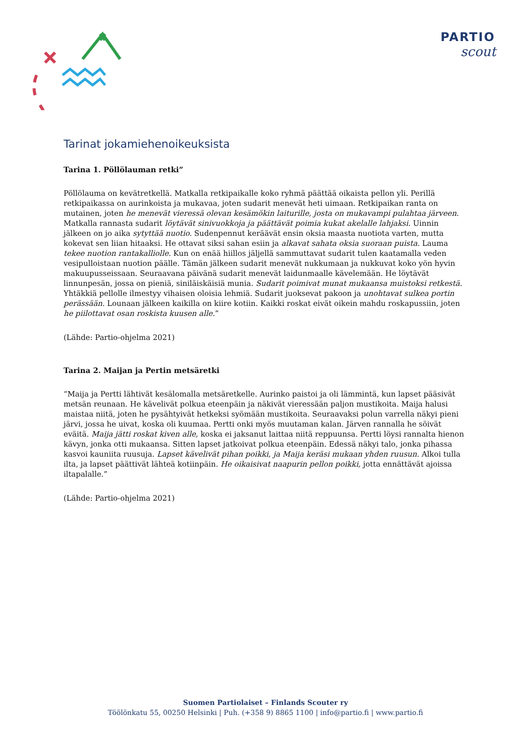PARTIO
scout
Tarinat jokamiehenoikeuksista
Tarina 1. Pöllölauman retki”
Pöllölauma on kevätretkellä. Matkalla retkipaikalle koko ryhmä päättää oikaista pellon yli. Perillä retkipaikassa on aurinkoista ja mukavaa, joten sudarit menevät heti uimaan. Retkipaikan ranta on mutainen, joten he menevät vieressä olevan kesämökin laiturille, josta on mukavampi pulahtaa järveen. Matkalla rannasta sudarit löytävät sinivuokkoja ja päättävät poimia kukat akelalle lahjaksi. Uinnin jälkeen on jo aika sytyttää nuotio. Sudenpennut keräävät ensin oksia maasta nuotiota varten, mutta kokevat sen liian hitaaksi. He ottavat siksi sahan esiin ja alkavat sahata oksia suoraan puista. Lauma tekee nuotion rantakalliolle. Kun on enää hiillos jäljellä sammuttavat sudarit tulen kaatamalla veden vesipulloistaan nuotion päälle. Tämän jälkeen sudarit menevät nukkumaan ja nukkuvat koko yön hyvin makuupusseissaan. Seuraavana päivänä sudarit menevät laidunmaalle kävelemään. He löytävät linnunpesän, jossa on pieniä, siniläiskäisiä munia. Sudarit poimivat munat mukaansa muistoksi retkestä. Yhtäkkiä pellolle ilmestyy vihaisen oloisia lehmiä. Sudarit juoksevat pakoon ja unohtavat sulkea portin perässään. Lounaan jälkeen kaikilla on kiire kotiin. Kaikki roskat eivät oikein mahdu roskapussiin, joten he piilottavat osan roskista kuusen alle.”
(Lähde: Partio-ohjelma 2021)
Tarina 2. Maijan ja Pertin metsäretki
“Maija ja Pertti lähtivät kesälomalla metsäretkelle. Aurinko paistoi ja oli lämmintä, kun lapset pääsivät metsän reunaan. He kävelivät polkua eteenpäin ja näkivät vieressään paljon mustikoita. Maija halusi maistaa niitä, joten he pysähtyivät hetkeksi syömään mustikoita. Seuraavaksi polun varrella näkyi pieni järvi, jossa he uivat, koska oli kuumaa. Pertti onki myös muutaman kalan. Järven rannalla he söivät eväitä. Maija jätti roskat kiven alle, koska ei jaksanut laittaa niitä reppuunsa. Pertti löysi rannalta hienon kävyn, jonka otti mukaansa. Sitten lapset jatkoivat polkua eteenpäin. Edessä näkyi talo, jonka pihassa kasvoi kauniita ruusuja. Lapset kävelivät pihan poikki, ja Maija keräsi mukaan yhden ruusun. Alkoi tulla ilta, ja lapset päättivät lähteä kotiinpäin. He oikaisivat naapurin pellon poikki, jotta ennättävät ajoissa iltapalalle.”
(Lähde: Partio-ohjelma 2021)
Suomen Partiolaiset – Finlands Scouter ry
Töölönkatu 55, 00250 Helsinki | Puh. (+358 9) 8865 1100 | info@partio.fi | www.partio.fi